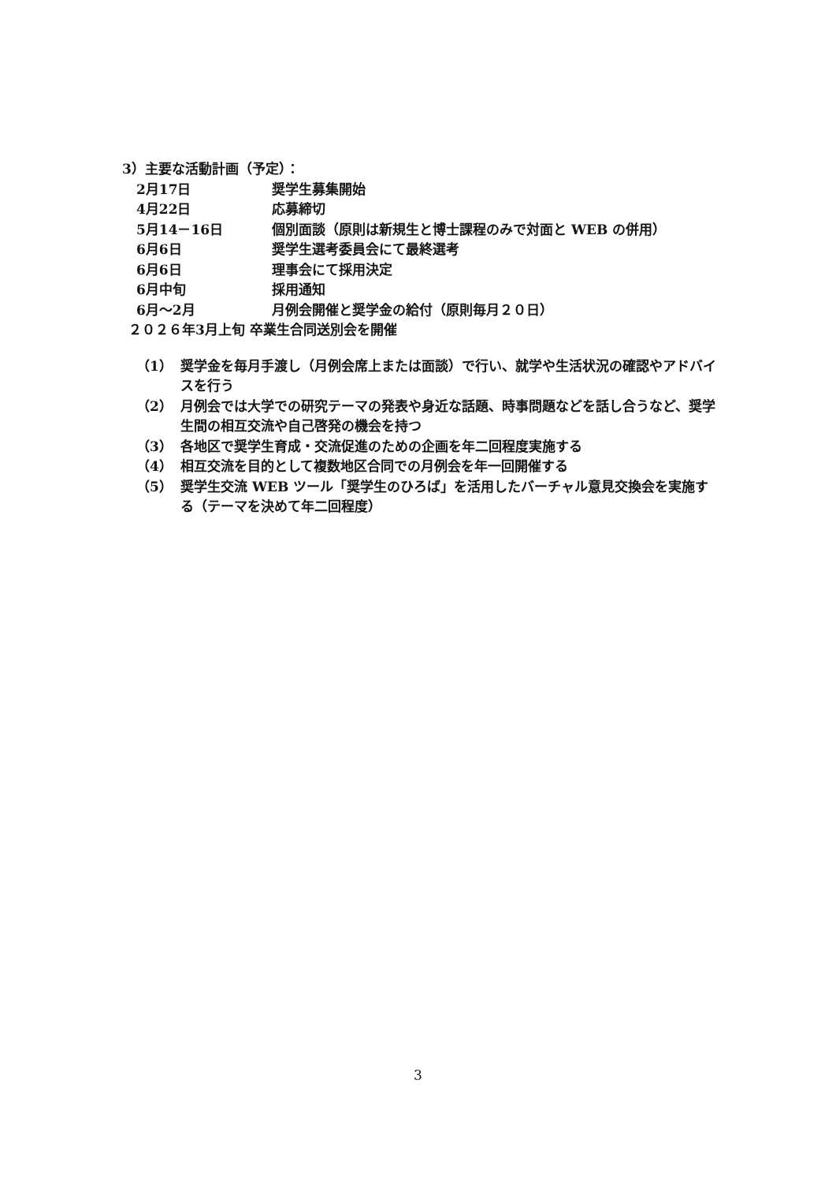3）主要な活動計画（予定）：
2月17日 奨学生募集開始
4月22日 応募締切
5月14－16日 個別面談（原則は新規生と博士課程のみで対面と WEB の併用）
6月6日 奨学生選考委員会にて最終選考
6月6日 理事会にて採用決定
6月中旬 採用通知
6月～2月 月例会開催と奨学金の給付（原則毎月２０日）
２０２６年3月上旬 卒業生合同送別会を開催
（1） 奨学金を毎月手渡し（月例会席上または面談）で行い、就学や生活状況の確認やアドバイスを行う
（2） 月例会では大学での研究テーマの発表や身近な話題、時事問題などを話し合うなど、奨学生間の相互交流や自己啓発の機会を持つ
（3） 各地区で奨学生育成・交流促進のための企画を年二回程度実施する
（4） 相互交流を目的として複数地区合同での月例会を年一回開催する
（5） 奨学生交流 WEB ツール「奨学生のひろば」を活用したバーチャル意見交換会を実施する（テーマを決めて年二回程度）
3